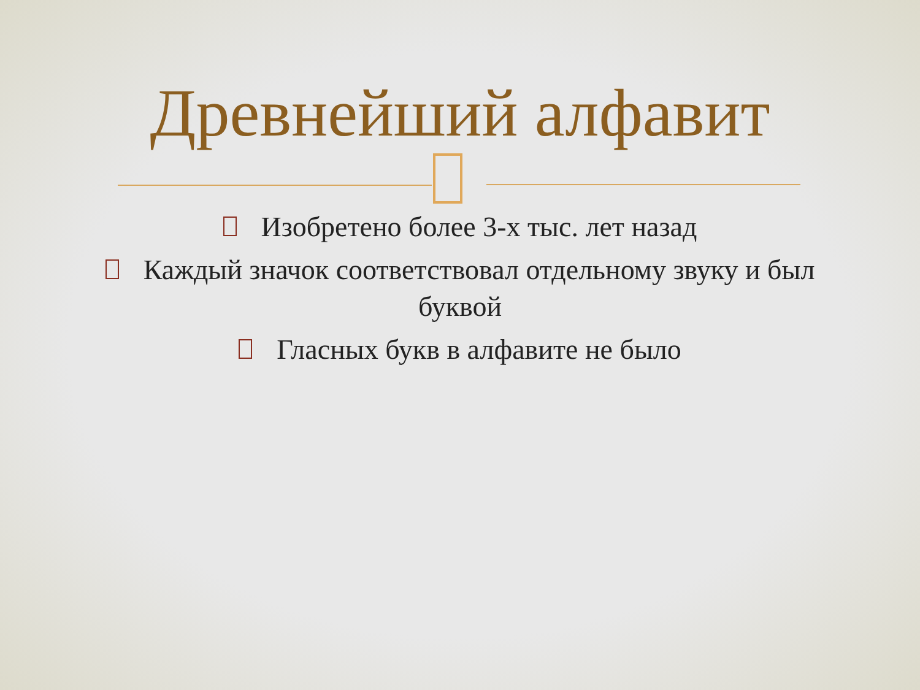Древнейший алфавит
Изобретено более 3-х тыс. лет назад
Каждый значок соответствовал отдельному звуку и был буквой
Гласных букв в алфавите не было